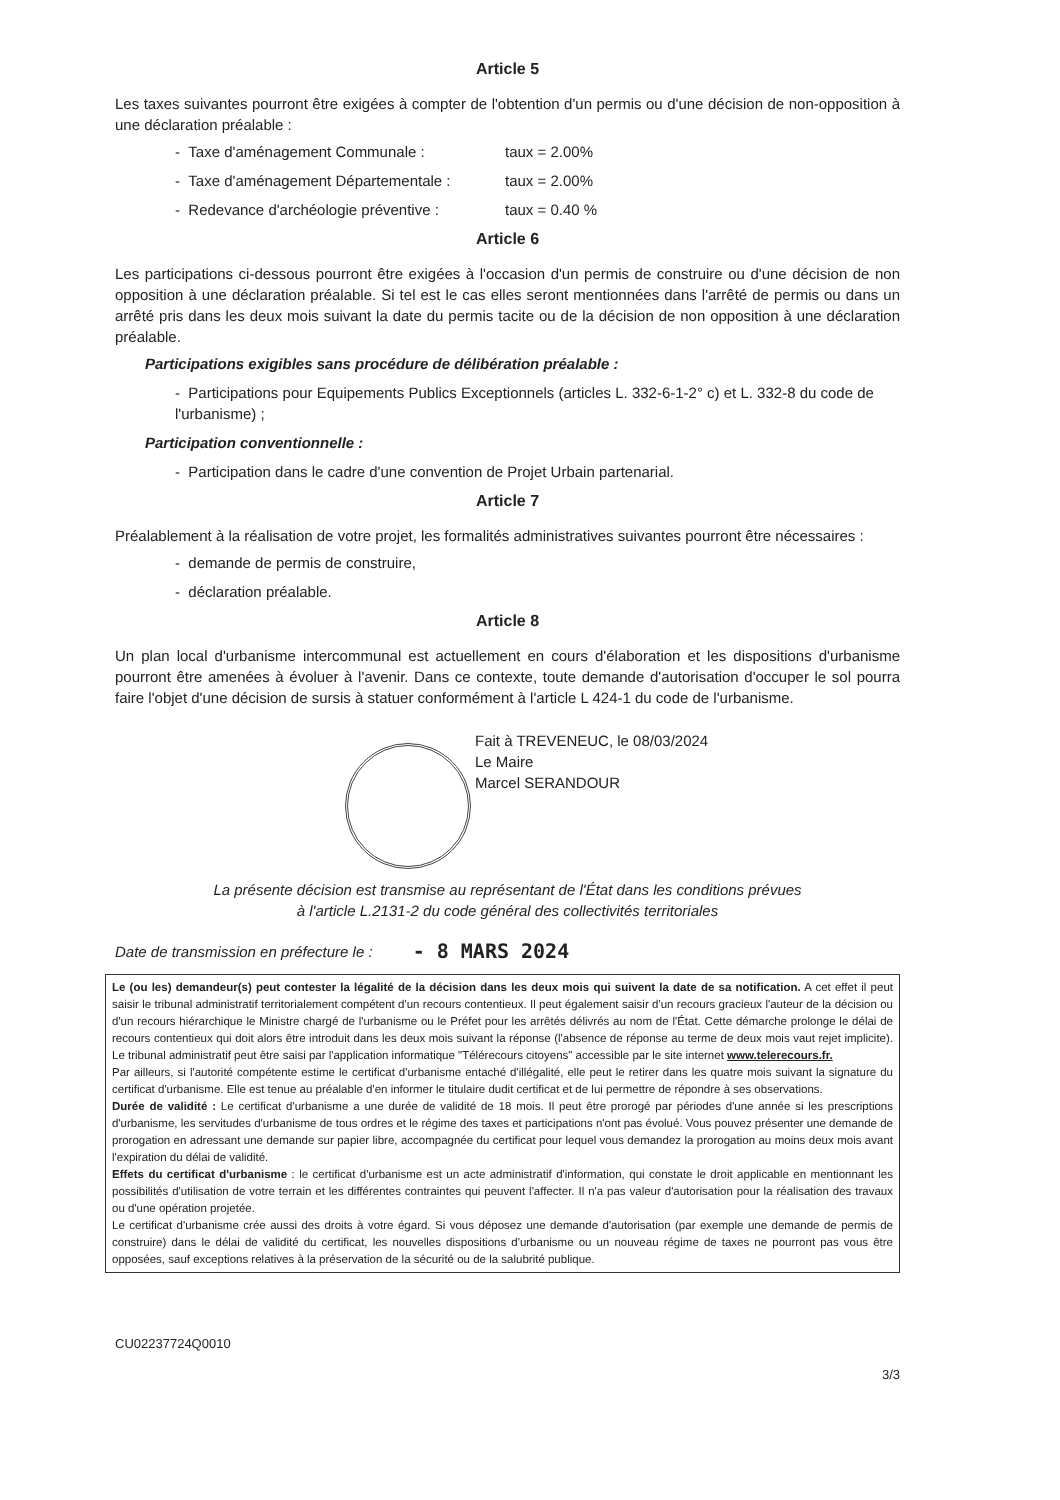Article 5
Les taxes suivantes pourront être exigées à compter de l'obtention d'un permis ou d'une décision de non-opposition à une déclaration préalable :
- Taxe d'aménagement Communale : taux = 2.00%
- Taxe d'aménagement Départementale : taux = 2.00%
- Redevance d'archéologie préventive : taux = 0.40 %
Article 6
Les participations ci-dessous pourront être exigées à l'occasion d'un permis de construire ou d'une décision de non opposition à une déclaration préalable. Si tel est le cas elles seront mentionnées dans l'arrêté de permis ou dans un arrêté pris dans les deux mois suivant la date du permis tacite ou de la décision de non opposition à une déclaration préalable.
Participations exigibles sans procédure de délibération préalable :
- Participations pour Equipements Publics Exceptionnels (articles L. 332-6-1-2° c) et L. 332-8 du code de l'urbanisme) ;
Participation conventionnelle :
- Participation dans le cadre d'une convention de Projet Urbain partenarial.
Article 7
Préalablement à la réalisation de votre projet, les formalités administratives suivantes pourront être nécessaires :
- demande de permis de construire,
- déclaration préalable.
Article 8
Un plan local d'urbanisme intercommunal est actuellement en cours d'élaboration et les dispositions d'urbanisme pourront être amenées à évoluer à l'avenir. Dans ce contexte, toute demande d'autorisation d'occuper le sol pourra faire l'objet d'une décision de sursis à statuer conformément à l'article L 424-1 du code de l'urbanisme.
Fait à TREVENEUC, le 08/03/2024
Le Maire
Marcel SERANDOUR
La présente décision est transmise au représentant de l'État dans les conditions prévues
à l'article L.2131-2 du code général des collectivités territoriales
Date de transmission en préfecture le : - 8 MARS 2024
Le (ou les) demandeur(s) peut contester la légalité de la décision dans les deux mois qui suivent la date de sa notification. A cet effet il peut saisir le tribunal administratif territorialement compétent d'un recours contentieux. Il peut également saisir d'un recours gracieux l'auteur de la décision ou d'un recours hiérarchique le Ministre chargé de l'urbanisme ou le Préfet pour les arrêtés délivrés au nom de l'État. Cette démarche prolonge le délai de recours contentieux qui doit alors être introduit dans les deux mois suivant la réponse (l'absence de réponse au terme de deux mois vaut rejet implicite). Le tribunal administratif peut être saisi par l'application informatique "Télérecours citoyens" accessible par le site internet www.telerecours.fr.
Par ailleurs, si l'autorité compétente estime le certificat d'urbanisme entaché d'illégalité, elle peut le retirer dans les quatre mois suivant la signature du certificat d'urbanisme. Elle est tenue au préalable d'en informer le titulaire dudit certificat et de lui permettre de répondre à ses observations.
Durée de validité : Le certificat d'urbanisme a une durée de validité de 18 mois. Il peut être prorogé par périodes d'une année si les prescriptions d'urbanisme, les servitudes d'urbanisme de tous ordres et le régime des taxes et participations n'ont pas évolué. Vous pouvez présenter une demande de prorogation en adressant une demande sur papier libre, accompagnée du certificat pour lequel vous demandez la prorogation au moins deux mois avant l'expiration du délai de validité.
Effets du certificat d'urbanisme : le certificat d'urbanisme est un acte administratif d'information, qui constate le droit applicable en mentionnant les possibilités d'utilisation de votre terrain et les différentes contraintes qui peuvent l'affecter. Il n'a pas valeur d'autorisation pour la réalisation des travaux ou d'une opération projetée.
Le certificat d'urbanisme crée aussi des droits à votre égard. Si vous déposez une demande d'autorisation (par exemple une demande de permis de construire) dans le délai de validité du certificat, les nouvelles dispositions d'urbanisme ou un nouveau régime de taxes ne pourront pas vous être opposées, sauf exceptions relatives à la préservation de la sécurité ou de la salubrité publique.
CU02237724Q0010
3/3